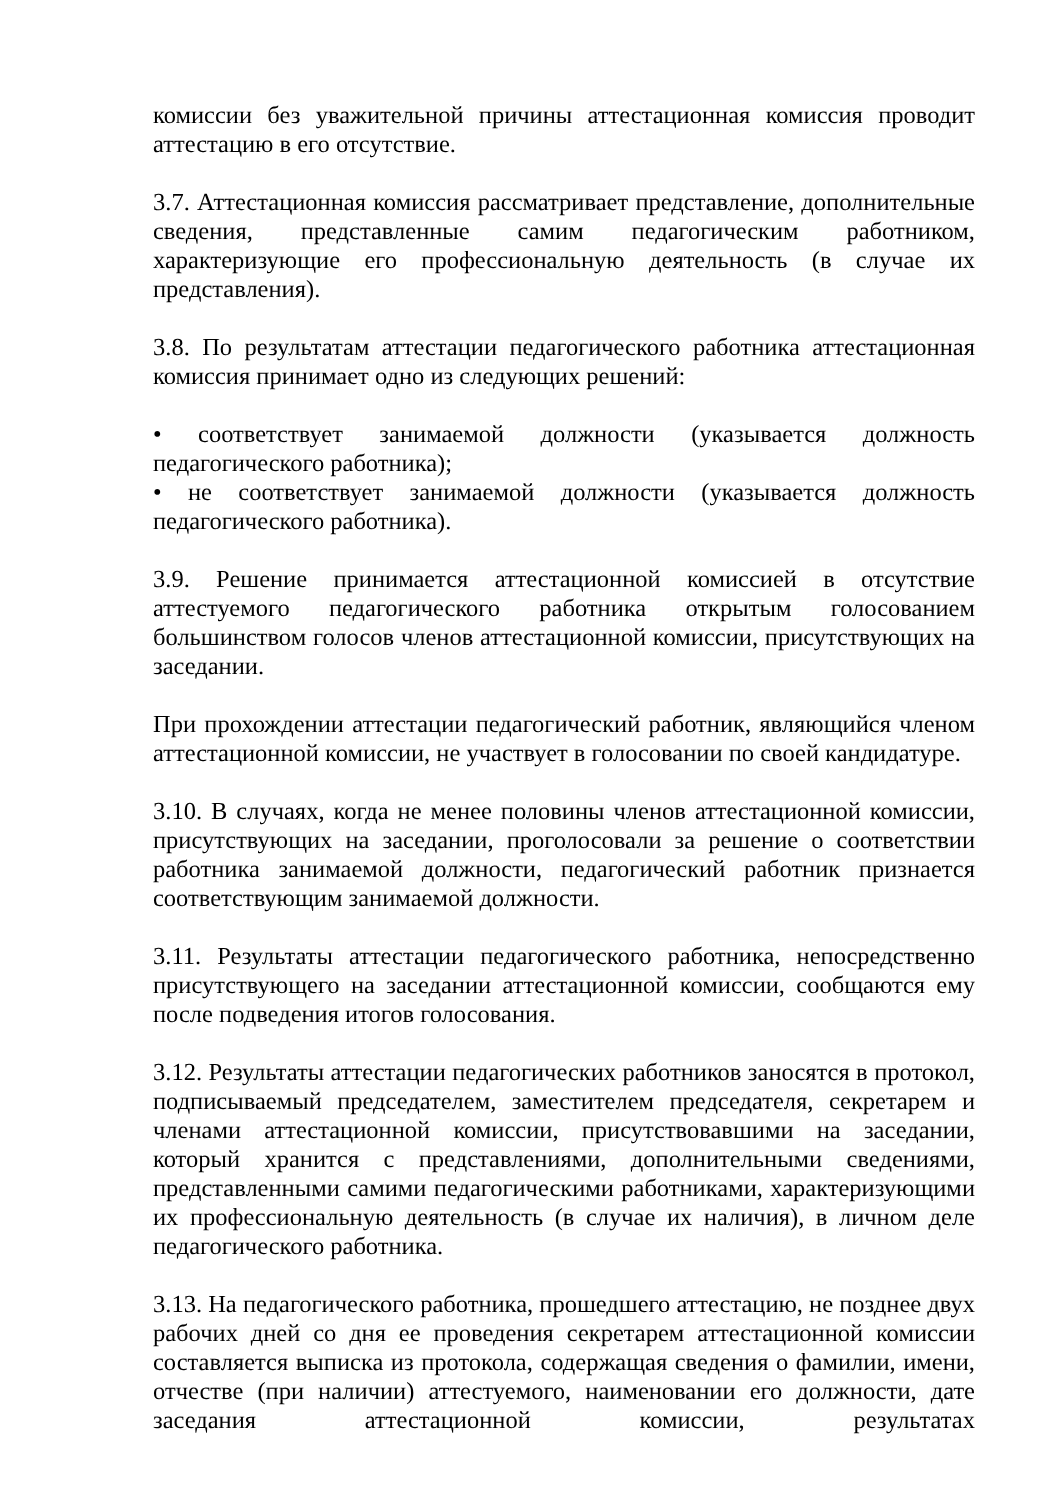комиссии без уважительной причины аттестационная комиссия проводит аттестацию в его отсутствие.
3.7. Аттестационная комиссия рассматривает представление, дополнительные сведения, представленные самим педагогическим работником, характеризующие его профессиональную деятельность (в случае их представления).
3.8. По результатам аттестации педагогического работника аттестационная комиссия принимает одно из следующих решений:
• соответствует занимаемой должности (указывается должность педагогического работника);
• не соответствует занимаемой должности (указывается должность педагогического работника).
3.9. Решение принимается аттестационной комиссией в отсутствие аттестуемого педагогического работника открытым голосованием большинством голосов членов аттестационной комиссии, присутствующих на заседании.
При прохождении аттестации педагогический работник, являющийся членом аттестационной комиссии, не участвует в голосовании по своей кандидатуре.
3.10. В случаях, когда не менее половины членов аттестационной комиссии, присутствующих на заседании, проголосовали за решение о соответствии работника занимаемой должности, педагогический работник признается соответствующим занимаемой должности.
3.11. Результаты аттестации педагогического работника, непосредственно присутствующего на заседании аттестационной комиссии, сообщаются ему после подведения итогов голосования.
3.12. Результаты аттестации педагогических работников заносятся в протокол, подписываемый председателем, заместителем председателя, секретарем и членами аттестационной комиссии, присутствовавшими на заседании, который хранится с представлениями, дополнительными сведениями, представленными самими педагогическими работниками, характеризующими их профессиональную деятельность (в случае их наличия), в личном деле педагогического работника.
3.13. На педагогического работника, прошедшего аттестацию, не позднее двух рабочих дней со дня ее проведения секретарем аттестационной комиссии составляется выписка из протокола, содержащая сведения о фамилии, имени, отчестве (при наличии) аттестуемого, наименовании его должности, дате заседания аттестационной комиссии, результатах